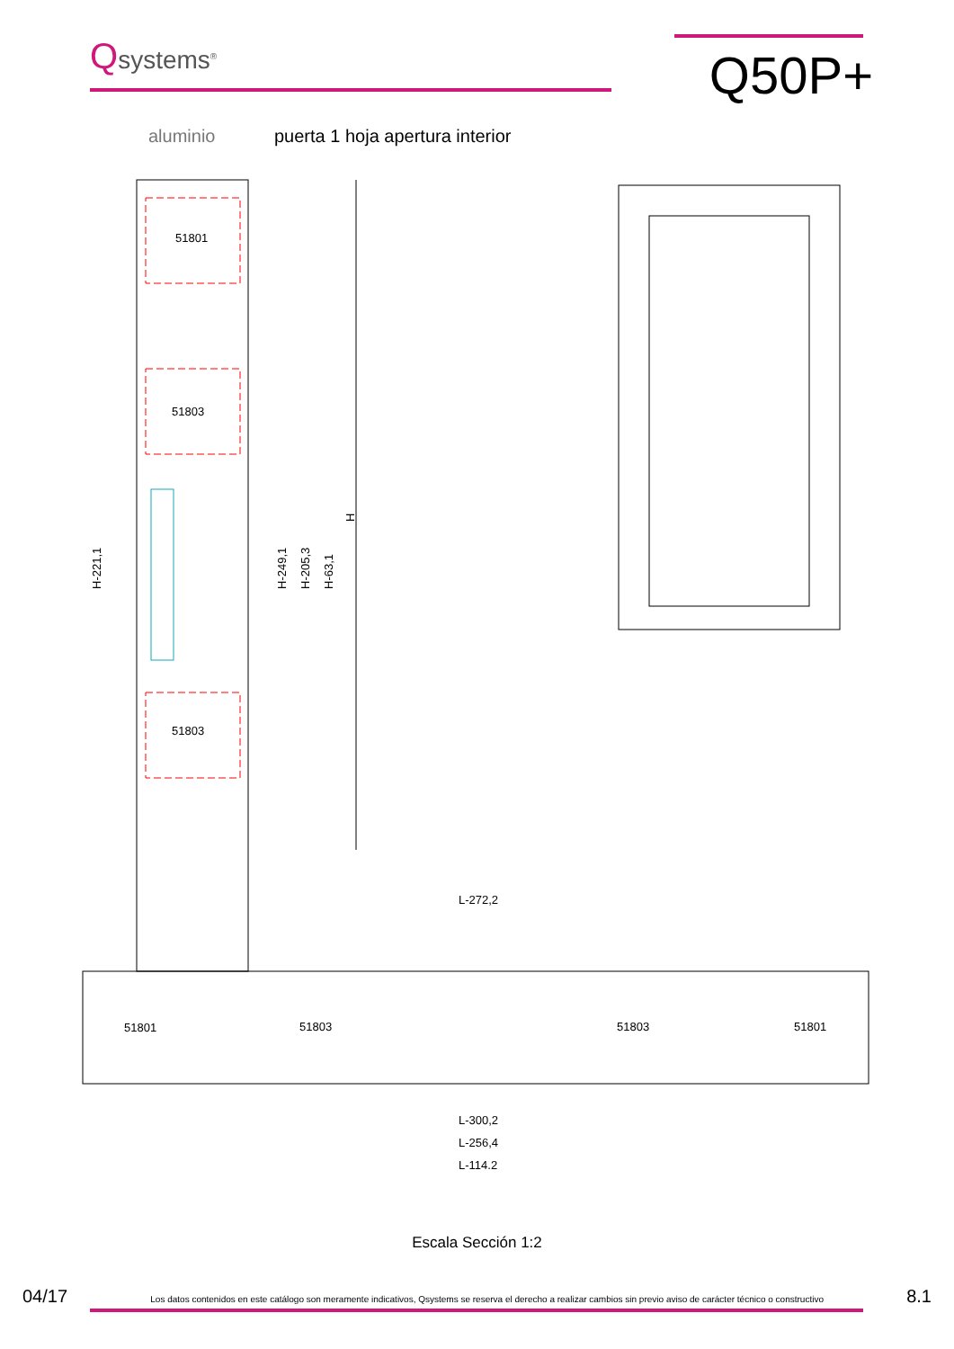Qsystems<sup>®</sup>
Q50P+
aluminio puerta 1 hoja apertura interior
51801
51803
51803
H
H-221,1
H-249,1
H-205,3
H-63,1
51801
51803
51803
51801
L-272,2
L-300,2
L-256,4
L-114,2
Escala Sección 1:2
04/17 Los datos contenidos en este catálogo son meramente indicativos, Qsystems se reserva el derecho a realizar cambios sin previo aviso de carácter técnico o constructivo 8.1